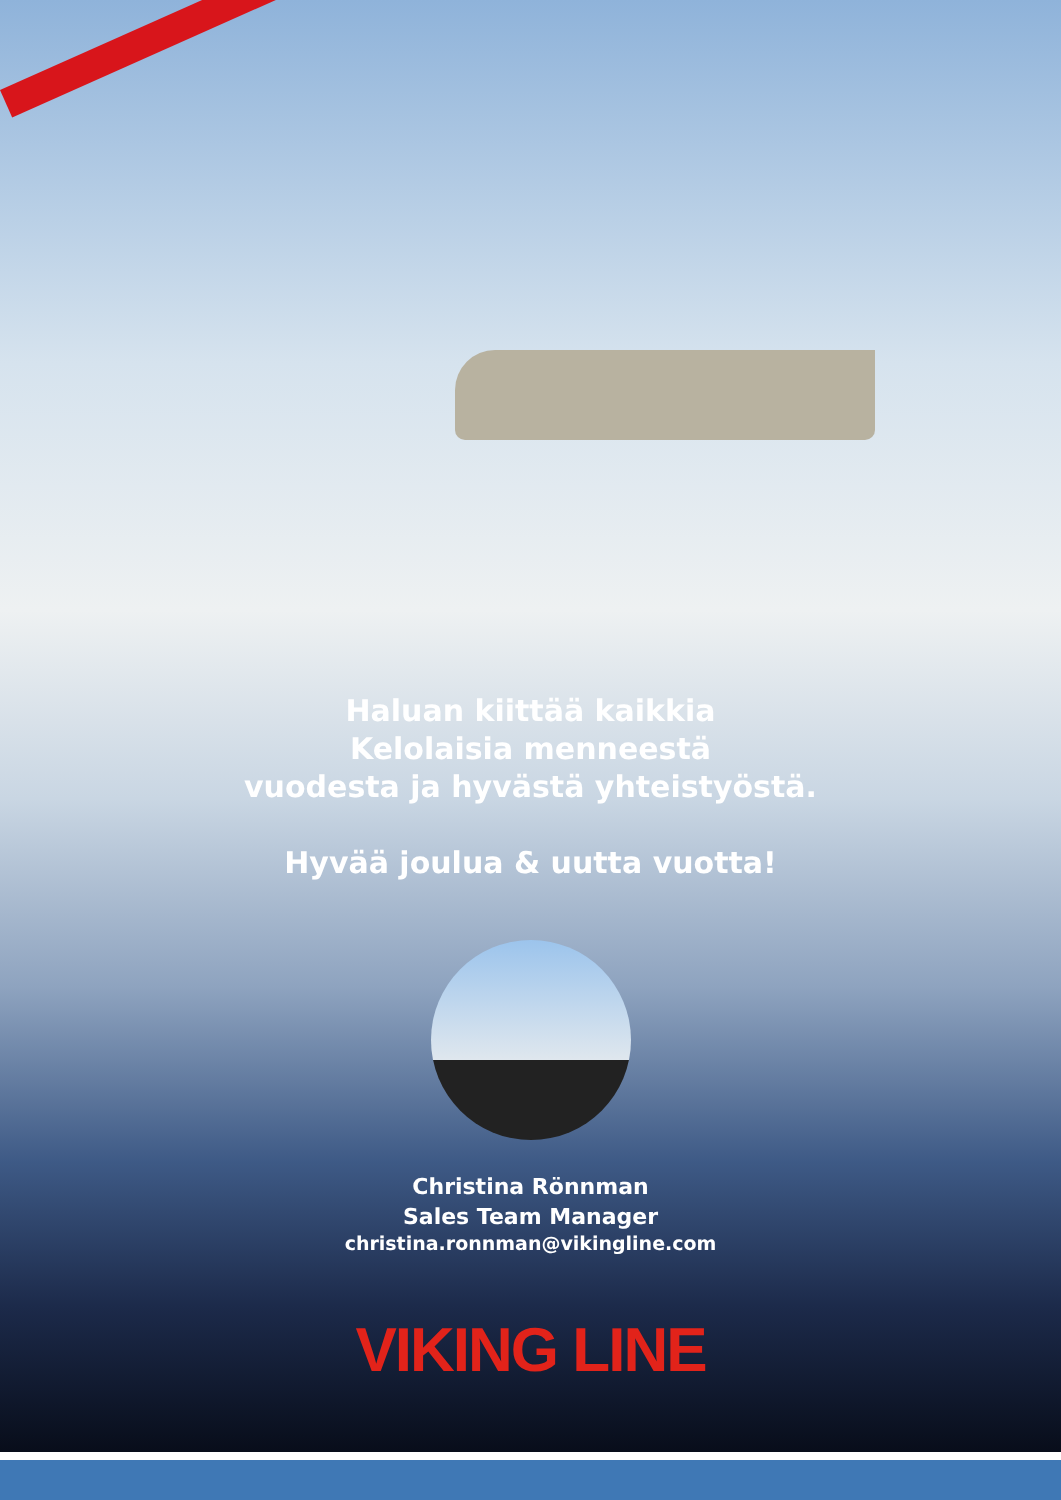Haluan kiittää kaikkia
Kelolaisia menneestä
vuodesta ja hyvästä yhteistyöstä.
Hyvää joulua & uutta vuotta!
Christina Rönnman
Sales Team Manager
christina.ronnman@vikingline.com
VIKING LINE